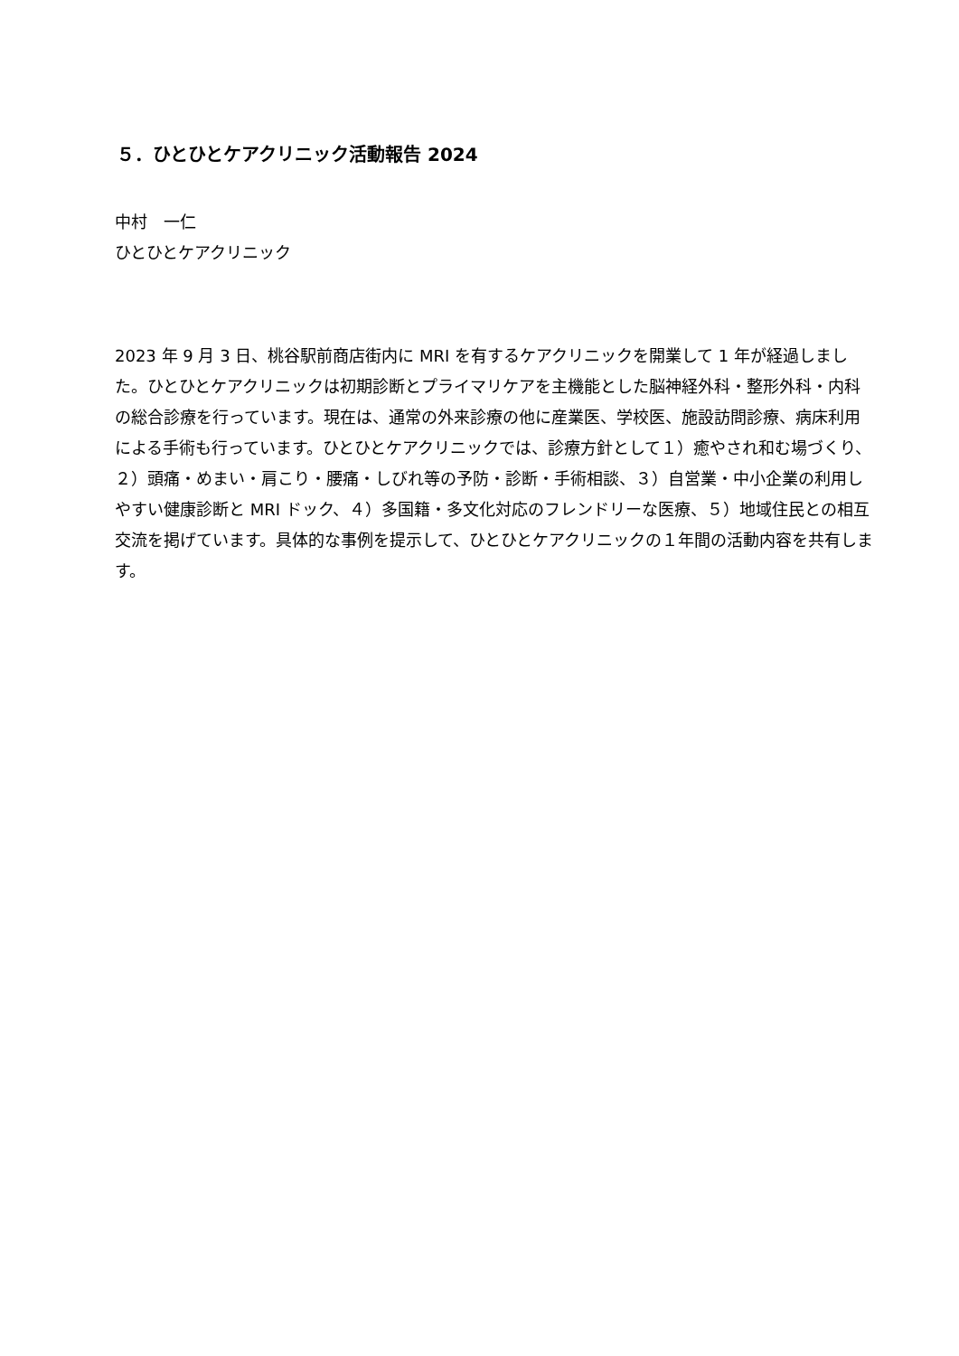５．ひとひとケアクリニック活動報告 2024
中村　一仁
ひとひとケアクリニック
2023 年 9 月 3 日、桃谷駅前商店街内に MRI を有するケアクリニックを開業して 1 年が経過しました。ひとひとケアクリニックは初期診断とプライマリケアを主機能とした脳神経外科・整形外科・内科の総合診療を行っています。現在は、通常の外来診療の他に産業医、学校医、施設訪問診療、病床利用による手術も行っています。ひとひとケアクリニックでは、診療方針として１）癒やされ和む場づくり、２）頭痛・めまい・肩こり・腰痛・しびれ等の予防・診断・手術相談、３）自営業・中小企業の利用しやすい健康診断と MRI ドック、４）多国籍・多文化対応のフレンドリーな医療、５）地域住民との相互交流を掲げています。具体的な事例を提示して、ひとひとケアクリニックの１年間の活動内容を共有します。